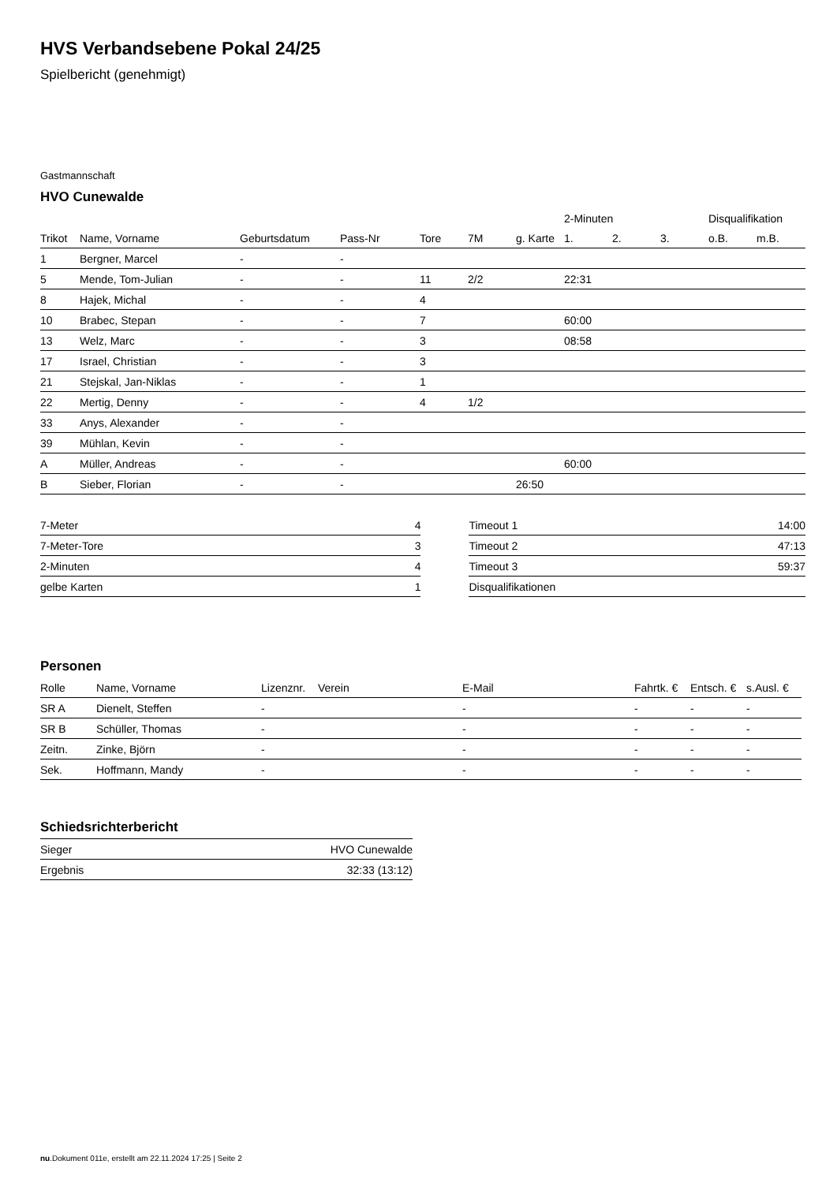HVS Verbandsebene Pokal 24/25
Spielbericht (genehmigt)
Gastmannschaft
HVO Cunewalde
| | | | | | | | 2-Minuten | | | Disqualifikation | |
| --- | --- | --- | --- | --- | --- | --- | --- | --- | --- | --- | --- |
| Trikot | Name, Vorname | Geburtsdatum | Pass-Nr | Tore | 7M | g. Karte | 1. | 2. | 3. | o.B. | m.B. |
| 1 | Bergner, Marcel | - | - | | | | | | | | |
| 5 | Mende, Tom-Julian | - | - | 11 | 2/2 | | 22:31 | | | | |
| 8 | Hajek, Michal | - | - | 4 | | | | | | | |
| 10 | Brabec, Stepan | - | - | 7 | | | 60:00 | | | | |
| 13 | Welz, Marc | - | - | 3 | | | 08:58 | | | | |
| 17 | Israel, Christian | - | - | 3 | | | | | | | |
| 21 | Stejskal, Jan-Niklas | - | - | 1 | | | | | | | |
| 22 | Mertig, Denny | - | - | 4 | 1/2 | | | | | | |
| 33 | Anys, Alexander | - | - | | | | | | | | |
| 39 | Mühlan, Kevin | - | - | | | | | | | | |
| A | Müller, Andreas | - | - | | | | 60:00 | | | | |
| B | Sieber, Florian | - | - | | | 26:50 | | | | | |
| 7-Meter | 4 |
| 7-Meter-Tore | 3 |
| 2-Minuten | 4 |
| gelbe Karten | 1 |
| Timeout 1 | 14:00 |
| Timeout 2 | 47:13 |
| Timeout 3 | 59:37 |
| Disqualifikationen | |
Personen
| Rolle | Name, Vorname | Lizenznr. | Verein | E-Mail | Fahrtk. € | Entsch. € | s.Ausl. € |
| --- | --- | --- | --- | --- | --- | --- | --- |
| SR A | Dienelt, Steffen | - | | - | - | - | - |
| SR B | Schüller, Thomas | - | | - | - | - | - |
| Zeitn. | Zinke, Björn | - | | - | - | - | - |
| Sek. | Hoffmann, Mandy | - | | - | - | - | - |
Schiedsrichterbericht
| Sieger | HVO Cunewalde |
| Ergebnis | 32:33 (13:12) |
nu.Dokument 011e, erstellt am 22.11.2024 17:25 | Seite 2